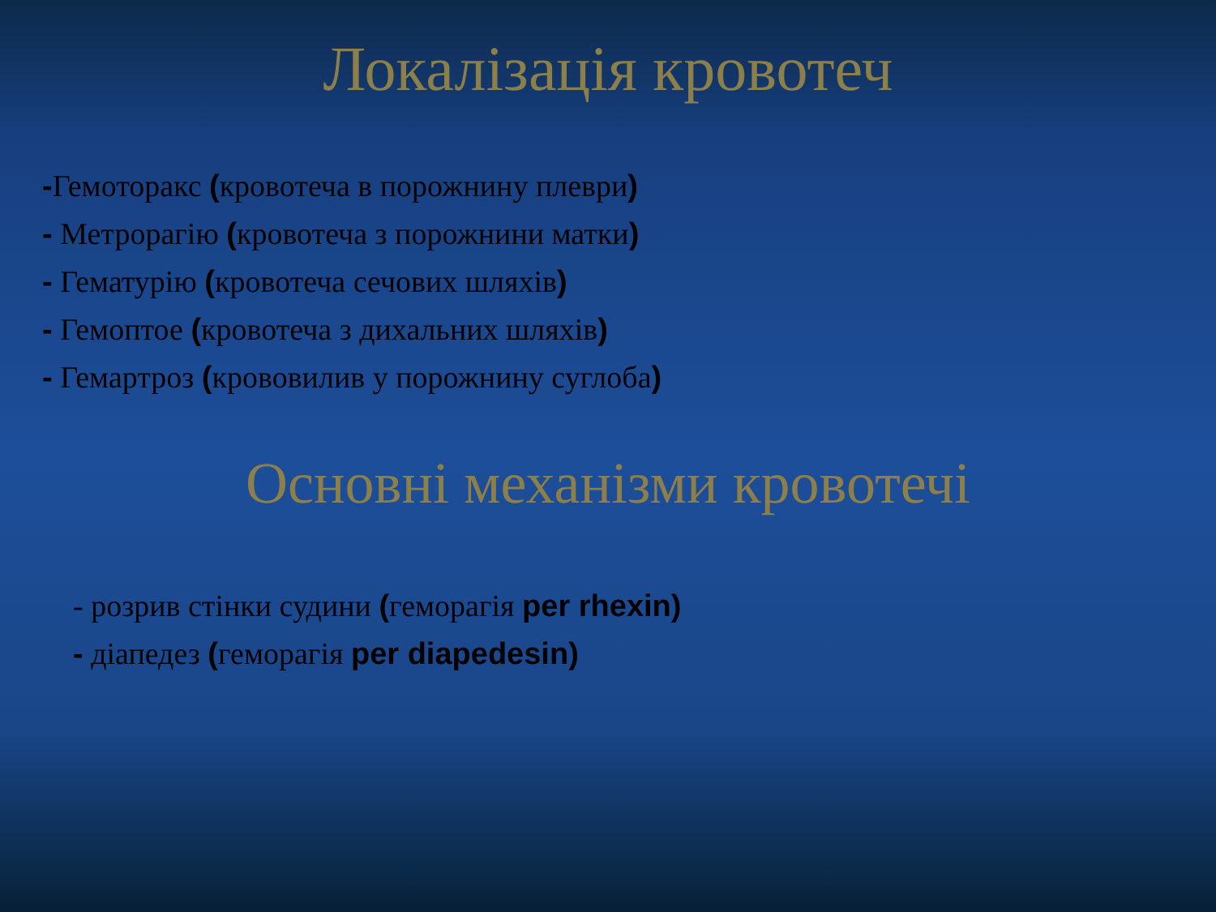Локалізація кровотеч
-Гемоторакс (кровотеча в порожнину плеври)
- Метрорагію (кровотеча з порожнини матки)
- Гематурію (кровотеча сечових шляхів)
- Гемоптое (кровотеча з дихальних шляхів)
- Гемартроз (крововилив у порожнину суглоба)
Основні механізми кровотечі
- розрив стінки судини (геморагія per rhexin)
- діапедез (геморагія per diapedesin)